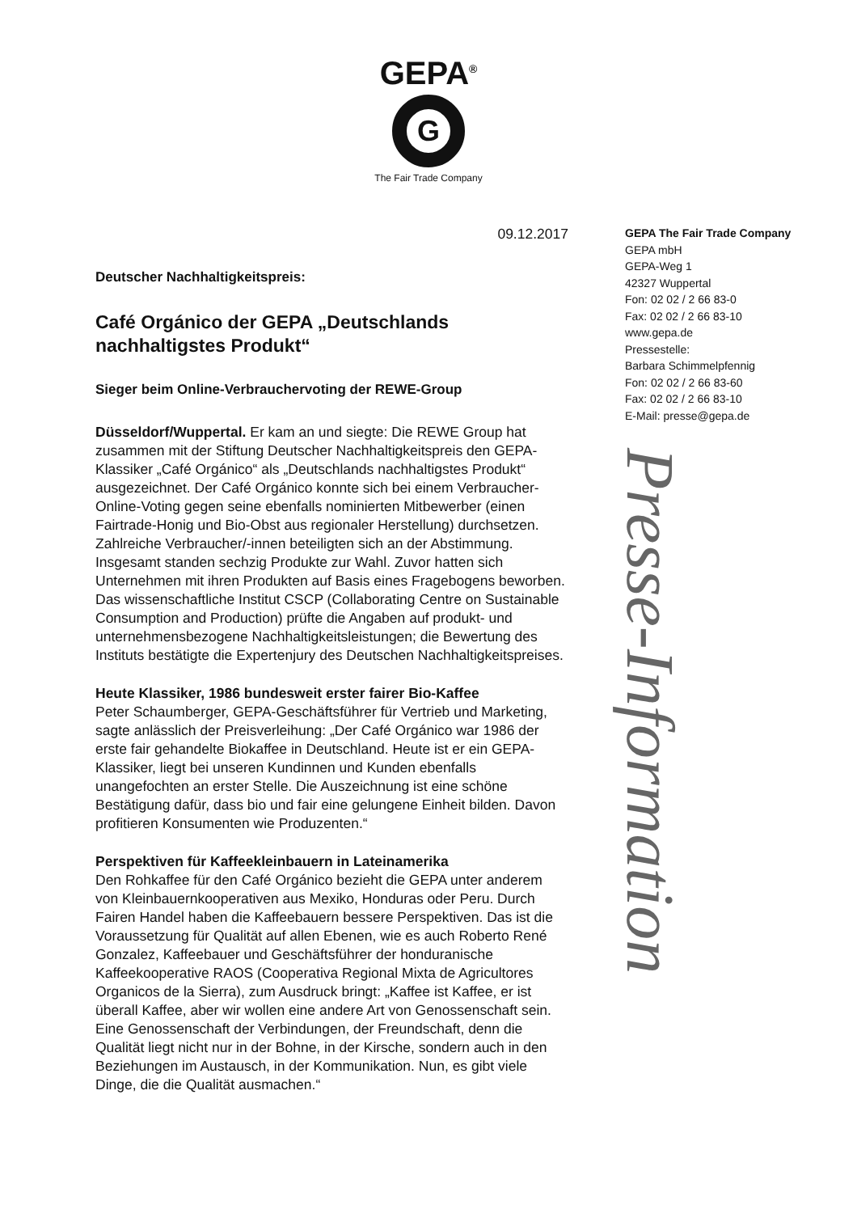GEPA<sup>®</sup>
G
The Fair Trade Company
09.12.2017
Deutscher Nachhaltigkeitspreis:
Café Orgánico der GEPA „Deutschlands nachhaltigstes Produkt“
Sieger beim Online-Verbrauchervoting der REWE-Group
Düsseldorf/Wuppertal. Er kam an und siegte: Die REWE Group hat zusammen mit der Stiftung Deutscher Nachhaltigkeitspreis den GEPA-Klassiker „Café Orgánico“ als „Deutschlands nachhaltigstes Produkt“ ausgezeichnet. Der Café Orgánico konnte sich bei einem Verbraucher-Online-Voting gegen seine ebenfalls nominierten Mitbewerber (einen Fairtrade-Honig und Bio-Obst aus regionaler Herstellung) durchsetzen. Zahlreiche Verbraucher/-innen beteiligten sich an der Abstimmung. Insgesamt standen sechzig Produkte zur Wahl. Zuvor hatten sich Unternehmen mit ihren Produkten auf Basis eines Fragebogens beworben. Das wissenschaftliche Institut CSCP (Collaborating Centre on Sustainable Consumption and Production) prüfte die Angaben auf produkt- und unternehmensbezogene Nachhaltigkeitsleistungen; die Bewertung des Instituts bestätigte die Expertenjury des Deutschen Nachhaltigkeitspreises.
Heute Klassiker, 1986 bundesweit erster fairer Bio-Kaffee
Peter Schaumberger, GEPA-Geschäftsführer für Vertrieb und Marketing, sagte anlässlich der Preisverleihung: „Der Café Orgánico war 1986 der erste fair gehandelte Biokaffee in Deutschland. Heute ist er ein GEPA-Klassiker, liegt bei unseren Kundinnen und Kunden ebenfalls unangefochten an erster Stelle. Die Auszeichnung ist eine schöne Bestätigung dafür, dass bio und fair eine gelungene Einheit bilden. Davon profitieren Konsumenten wie Produzenten.“
Perspektiven für Kaffeekleinbauern in Lateinamerika
Den Rohkaffee für den Café Orgánico bezieht die GEPA unter anderem von Kleinbauernkooperativen aus Mexiko, Honduras oder Peru. Durch Fairen Handel haben die Kaffeebauern bessere Perspektiven. Das ist die Voraussetzung für Qualität auf allen Ebenen, wie es auch Roberto René Gonzalez, Kaffeebauer und Geschäftsführer der honduranische Kaffeekooperative RAOS (Cooperativa Regional Mixta de Agricultores Organicos de la Sierra), zum Ausdruck bringt: „Kaffee ist Kaffee, er ist überall Kaffee, aber wir wollen eine andere Art von Genossenschaft sein. Eine Genossenschaft der Verbindungen, der Freundschaft, denn die Qualität liegt nicht nur in der Bohne, in der Kirsche, sondern auch in den Beziehungen im Austausch, in der Kommunikation. Nun, es gibt viele Dinge, die die Qualität ausmachen.“
GEPA The Fair Trade Company
GEPA mbH
GEPA-Weg 1
42327 Wuppertal
Fon: 02 02 / 2 66 83-0
Fax: 02 02 / 2 66 83-10
www.gepa.de
Pressestelle:
Barbara Schimmelpfennig
Fon: 02 02 / 2 66 83-60
Fax: 02 02 / 2 66 83-10
E-Mail: presse@gepa.de
Presse-Information